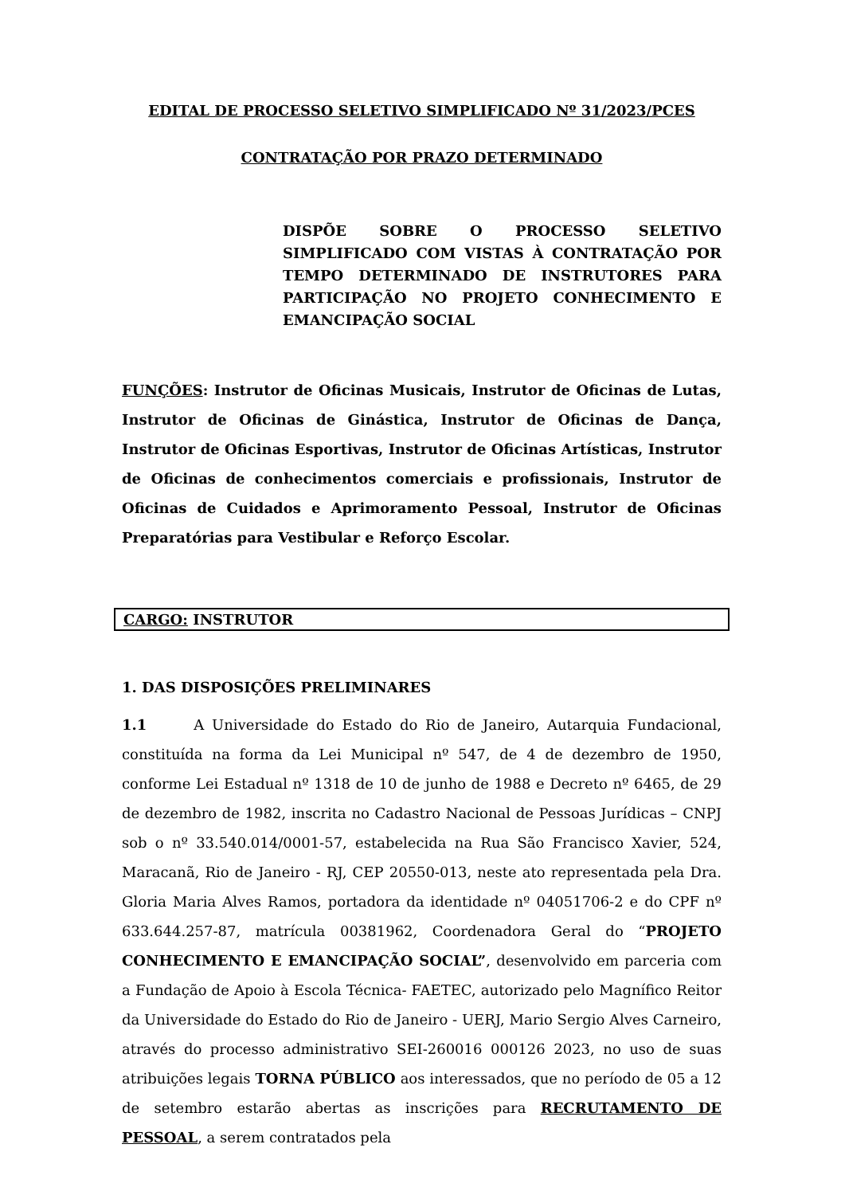EDITAL DE PROCESSO SELETIVO SIMPLIFICADO Nº 31/2023/PCES
CONTRATAÇÃO POR PRAZO DETERMINADO
DISPÕE SOBRE O PROCESSO SELETIVO SIMPLIFICADO COM VISTAS À CONTRATAÇÃO POR TEMPO DETERMINADO DE INSTRUTORES PARA PARTICIPAÇÃO NO PROJETO CONHECIMENTO E EMANCIPAÇÃO SOCIAL
FUNÇÕES: Instrutor de Oficinas Musicais, Instrutor de Oficinas de Lutas, Instrutor de Oficinas de Ginástica, Instrutor de Oficinas de Dança, Instrutor de Oficinas Esportivas, Instrutor de Oficinas Artísticas, Instrutor de Oficinas de conhecimentos comerciais e profissionais, Instrutor de Oficinas de Cuidados e Aprimoramento Pessoal, Instrutor de Oficinas Preparatórias para Vestibular e Reforço Escolar.
CARGO: INSTRUTOR
1. DAS DISPOSIÇÕES PRELIMINARES
1.1 A Universidade do Estado do Rio de Janeiro, Autarquia Fundacional, constituída na forma da Lei Municipal nº 547, de 4 de dezembro de 1950, conforme Lei Estadual nº 1318 de 10 de junho de 1988 e Decreto nº 6465, de 29 de dezembro de 1982, inscrita no Cadastro Nacional de Pessoas Jurídicas – CNPJ sob o nº 33.540.014/0001-57, estabelecida na Rua São Francisco Xavier, 524, Maracanã, Rio de Janeiro - RJ, CEP 20550-013, neste ato representada pela Dra. Gloria Maria Alves Ramos, portadora da identidade nº 04051706-2 e do CPF nº 633.644.257-87, matrícula 00381962, Coordenadora Geral do “PROJETO CONHECIMENTO E EMANCIPAÇÃO SOCIAL”, desenvolvido em parceria com a Fundação de Apoio à Escola Técnica- FAETEC, autorizado pelo Magnífico Reitor da Universidade do Estado do Rio de Janeiro - UERJ, Mario Sergio Alves Carneiro, através do processo administrativo SEI-260016 000126 2023, no uso de suas atribuições legais TORNA PÚBLICO aos interessados, que no período de 05 a 12 de setembro estarão abertas as inscrições para RECRUTAMENTO DE PESSOAL, a serem contratados pela